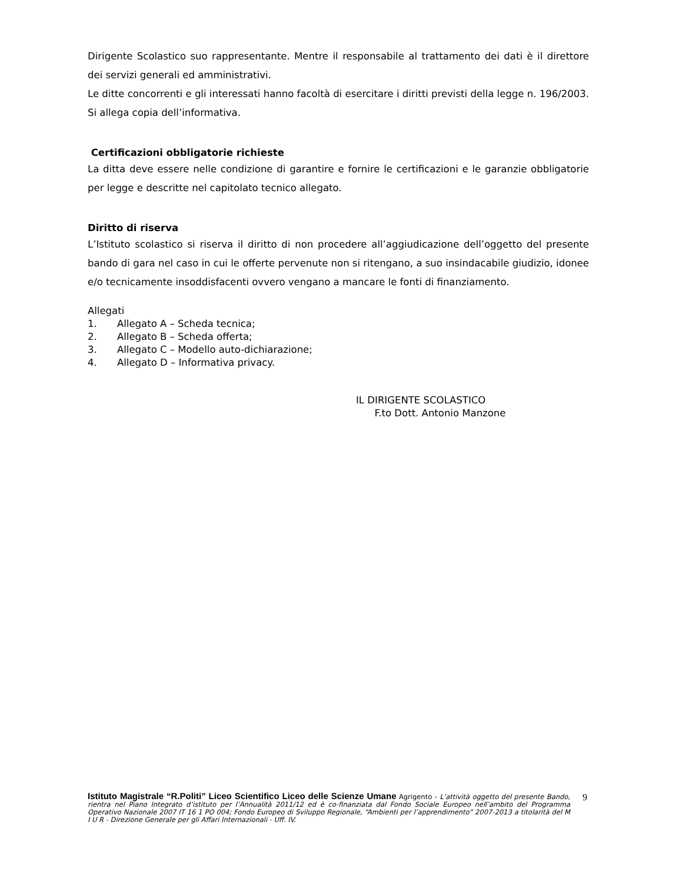Dirigente Scolastico suo rappresentante. Mentre il responsabile al trattamento dei dati è il direttore dei servizi generali ed amministrativi.
Le ditte concorrenti e gli interessati hanno facoltà di esercitare i diritti previsti della legge n. 196/2003. Si allega copia dell’informativa.
Certificazioni obbligatorie richieste
La ditta deve essere nelle condizione di garantire e fornire le certificazioni e le garanzie obbligatorie per legge e descritte nel capitolato tecnico allegato.
Diritto di riserva
L’Istituto scolastico si riserva il diritto di non procedere all’aggiudicazione dell’oggetto del presente bando di gara nel caso in cui le offerte pervenute non si ritengano, a suo insindacabile giudizio, idonee e/o tecnicamente insoddisfacenti ovvero vengano a mancare le fonti di finanziamento.
Allegati
1. Allegato A – Scheda tecnica;
2. Allegato B – Scheda offerta;
3. Allegato C – Modello auto-dichiarazione;
4. Allegato D – Informativa privacy.
IL DIRIGENTE SCOLASTICO
F.to Dott. Antonio Manzone
Istituto Magistrale “R.Politi” Liceo Scientifico Liceo delle Scienze Umane Agrigento - L’attività oggetto del presente Bando, rientra nel Piano Integrato d’istituto per l’Annualità 2011/12 ed è co-finanziata dal Fondo Sociale Europeo nell’ambito del Programma Operativo Nazionale 2007 IT 16 1 PO 004; Fondo Europeo di Sviluppo Regionale, “Ambienti per l’apprendimento” 2007-2013 a titolarità del M I U R - Direzione Generale per gli Affari Internazionali - Uff. IV.
9